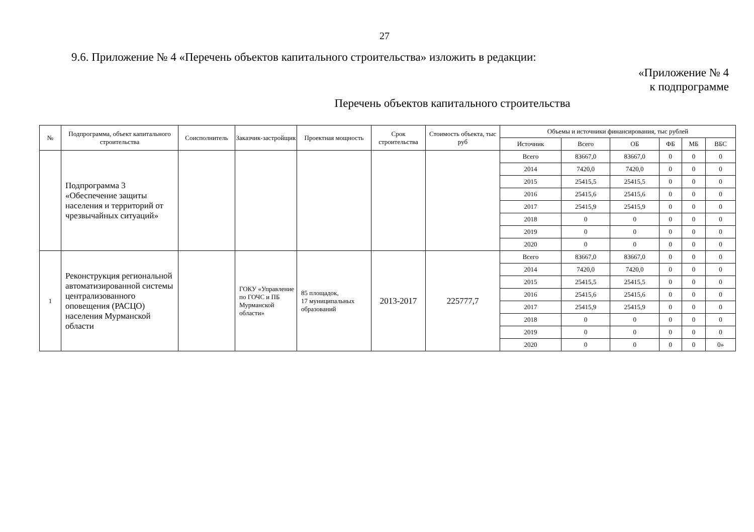27
9.6. Приложение № 4 «Перечень объектов капитального строительства» изложить в редакции:
«Приложение № 4
к подпрограмме
Перечень объектов капитального строительства
| № | Подпрограмма, объект капитального строительства | Соисполнитель | Заказчик-застройщик | Проектная мощность | Срок строительства | Стоимость объекта, тыс руб | Объемы и источники финансирования, тыс рублей | | | | | |
| --- | --- | --- | --- | --- | --- | --- | --- | --- | --- | --- | --- | --- |
| | | | | | | | Источник | Всего | ОБ | ФБ | МБ | ВБС |
| | Подпрограмма 3 «Обеспечение защиты населения и территорий от чрезвычайных ситуаций» | | | | | | Всего | 83667,0 | 83667,0 | 0 | 0 | 0 |
| | | | | | | | 2014 | 7420,0 | 7420,0 | 0 | 0 | 0 |
| | | | | | | | 2015 | 25415,5 | 25415,5 | 0 | 0 | 0 |
| | | | | | | | 2016 | 25415,6 | 25415,6 | 0 | 0 | 0 |
| | | | | | | | 2017 | 25415,9 | 25415,9 | 0 | 0 | 0 |
| | | | | | | | 2018 | 0 | 0 | 0 | 0 | 0 |
| | | | | | | | 2019 | 0 | 0 | 0 | 0 | 0 |
| | | | | | | | 2020 | 0 | 0 | 0 | 0 | 0 |
| 1 | Реконструкция региональной автоматизированной системы централизованного оповещения (РАСЦО) населения Мурманской области | | ГОКУ «Управление по ГОЧС и ПБ Мурманской области» | 85 площадок, 17 муниципальных образований | 2013-2017 | 225777,7 | Всего | 83667,0 | 83667,0 | 0 | 0 | 0 |
| | | | | | | | 2014 | 7420,0 | 7420,0 | 0 | 0 | 0 |
| | | | | | | | 2015 | 25415,5 | 25415,5 | 0 | 0 | 0 |
| | | | | | | | 2016 | 25415,6 | 25415,6 | 0 | 0 | 0 |
| | | | | | | | 2017 | 25415,9 | 25415,9 | 0 | 0 | 0 |
| | | | | | | | 2018 | 0 | 0 | 0 | 0 | 0 |
| | | | | | | | 2019 | 0 | 0 | 0 | 0 | 0 |
| | | | | | | | 2020 | 0 | 0 | 0 | 0 | 0» |